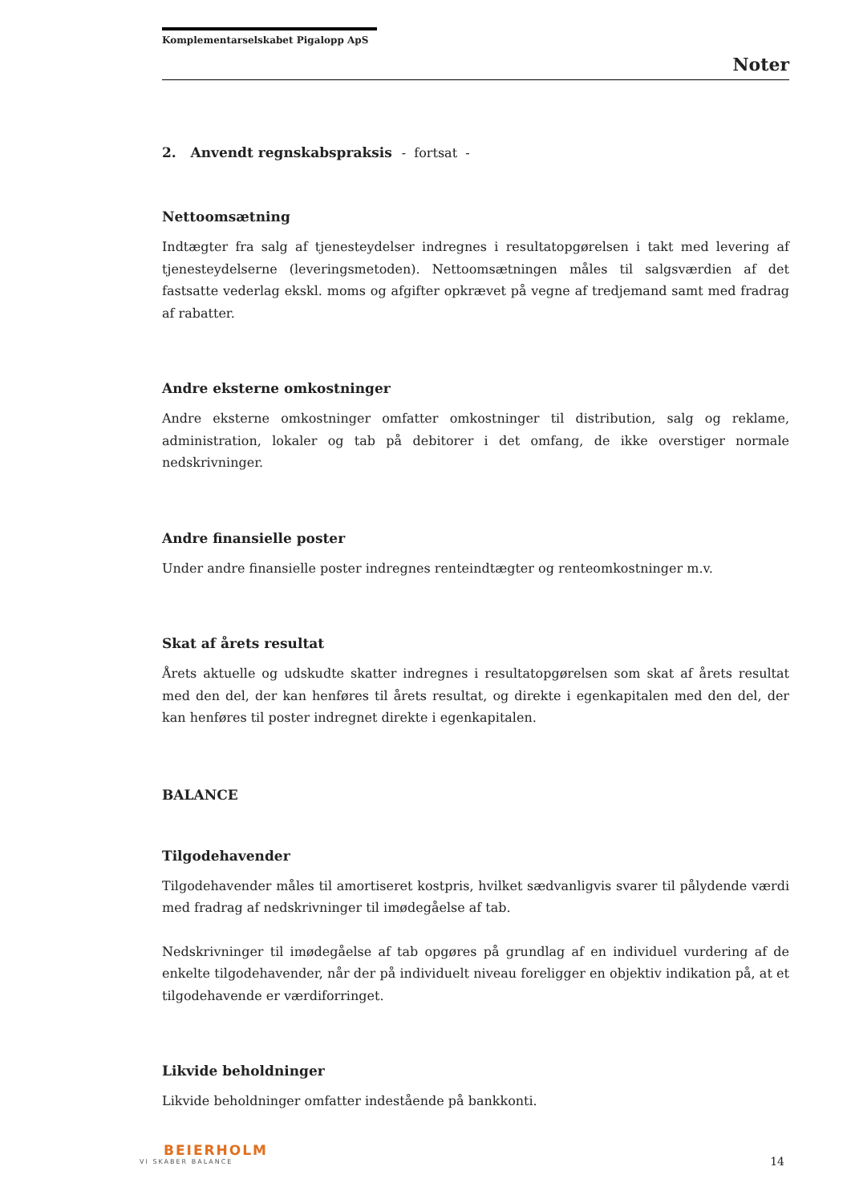Komplementarselskabet Pigalopp ApS
Noter
2. Anvendt regnskabspraksis - fortsat -
Nettoomsætning
Indtægter fra salg af tjenesteydelser indregnes i resultatopgørelsen i takt med levering af tjenesteydelserne (leveringsmetoden). Nettoomsætningen måles til salgsværdien af det fastsatte vederlag ekskl. moms og afgifter opkrævet på vegne af tredjemand samt med fradrag af rabatter.
Andre eksterne omkostninger
Andre eksterne omkostninger omfatter omkostninger til distribution, salg og reklame, administration, lokaler og tab på debitorer i det omfang, de ikke overstiger normale nedskrivninger.
Andre finansielle poster
Under andre finansielle poster indregnes renteindtægter og renteomkostninger m.v.
Skat af årets resultat
Årets aktuelle og udskudte skatter indregnes i resultatopgørelsen som skat af årets resultat med den del, der kan henføres til årets resultat, og direkte i egenkapitalen med den del, der kan henføres til poster indregnet direkte i egenkapitalen.
BALANCE
Tilgodehavender
Tilgodehavender måles til amortiseret kostpris, hvilket sædvanligvis svarer til pålydende værdi med fradrag af nedskrivninger til imødegåelse af tab.
Nedskrivninger til imødegåelse af tab opgøres på grundlag af en individuel vurdering af de enkelte tilgodehavender, når der på individuelt niveau foreligger en objektiv indikation på, at et tilgodehavende er værdiforringet.
Likvide beholdninger
Likvide beholdninger omfatter indestående på bankkonti.
BEIERHOLM
VI SKABER BALANCE
14